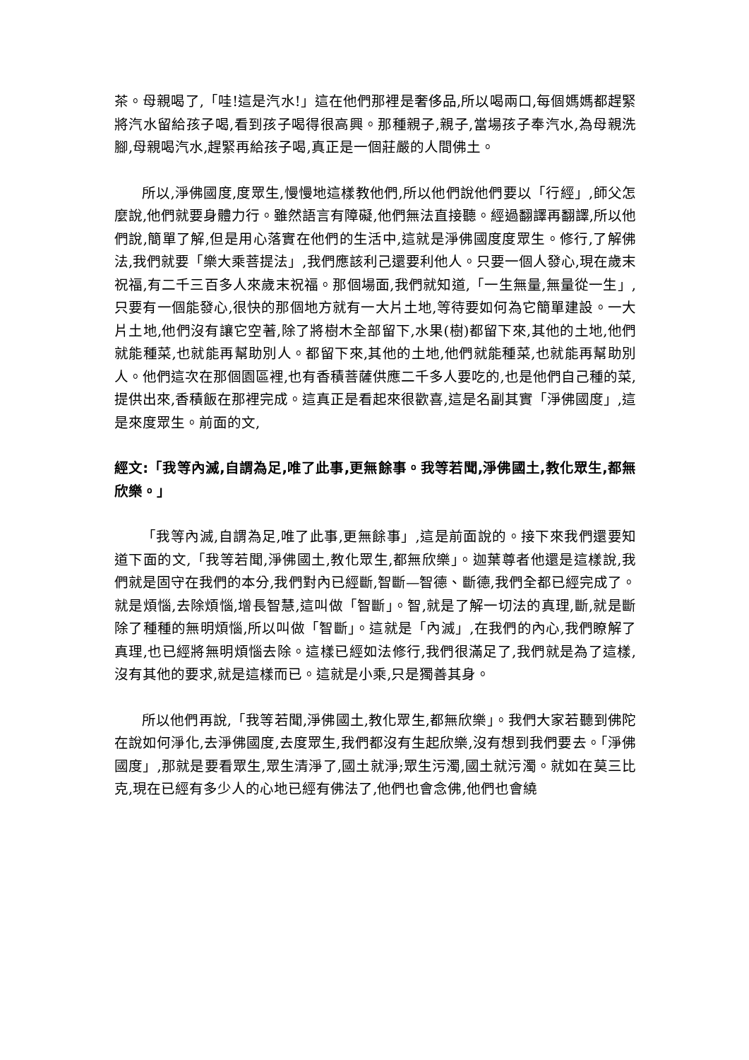茶。母親喝了,「哇!這是汽水!」這在他們那裡是奢侈品,所以喝兩口,每個媽媽都趕緊將汽水留給孩子喝,看到孩子喝得很高興。那種親子,親子,當場孩子奉汽水,為母親洗腳,母親喝汽水,趕緊再給孩子喝,真正是一個莊嚴的人間佛土。
所以,淨佛國度,度眾生,慢慢地這樣教他們,所以他們說他們要以「行經」,師父怎麼說,他們就要身體力行。雖然語言有障礙,他們無法直接聽。經過翻譯再翻譯,所以他們說,簡單了解,但是用心落實在他們的生活中,這就是淨佛國度度眾生。修行,了解佛法,我們就要「樂大乘菩提法」,我們應該利己還要利他人。只要一個人發心,現在歲末祝福,有二千三百多人來歲末祝福。那個場面,我們就知道,「一生無量,無量從一生」,只要有一個能發心,很快的那個地方就有一大片土地,等待要如何為它簡單建設。一大片土地,他們沒有讓它空著,除了將樹木全部留下,水果(樹)都留下來,其他的土地,他們就能種菜,也就能再幫助別人。都留下來,其他的土地,他們就能種菜,也就能再幫助別人。他們這次在那個園區裡,也有香積菩薩供應二千多人要吃的,也是他們自己種的菜,提供出來,香積飯在那裡完成。這真正是看起來很歡喜,這是名副其實「淨佛國度」,這是來度眾生。前面的文,
經文:「我等內滅,自謂為足,唯了此事,更無餘事。我等若聞,淨佛國土,教化眾生,都無欣樂。」
「我等內滅,自謂為足,唯了此事,更無餘事」,這是前面說的。接下來我們還要知道下面的文,「我等若聞,淨佛國土,教化眾生,都無欣樂」。迦葉尊者他還是這樣說,我們就是固守在我們的本分,我們對內已經斷,智斷—智德、斷德,我們全都已經完成了。就是煩惱,去除煩惱,增長智慧,這叫做「智斷」。智,就是了解一切法的真理,斷,就是斷除了種種的無明煩惱,所以叫做「智斷」。這就是「內滅」,在我們的內心,我們瞭解了真理,也已經將無明煩惱去除。這樣已經如法修行,我們很滿足了,我們就是為了這樣,沒有其他的要求,就是這樣而已。這就是小乘,只是獨善其身。
所以他們再說,「我等若聞,淨佛國土,教化眾生,都無欣樂」。我們大家若聽到佛陀在說如何淨化,去淨佛國度,去度眾生,我們都沒有生起欣樂,沒有想到我們要去。「淨佛國度」,那就是要看眾生,眾生清淨了,國土就淨;眾生污濁,國土就污濁。就如在莫三比克,現在已經有多少人的心地已經有佛法了,他們也會念佛,他們也會繞